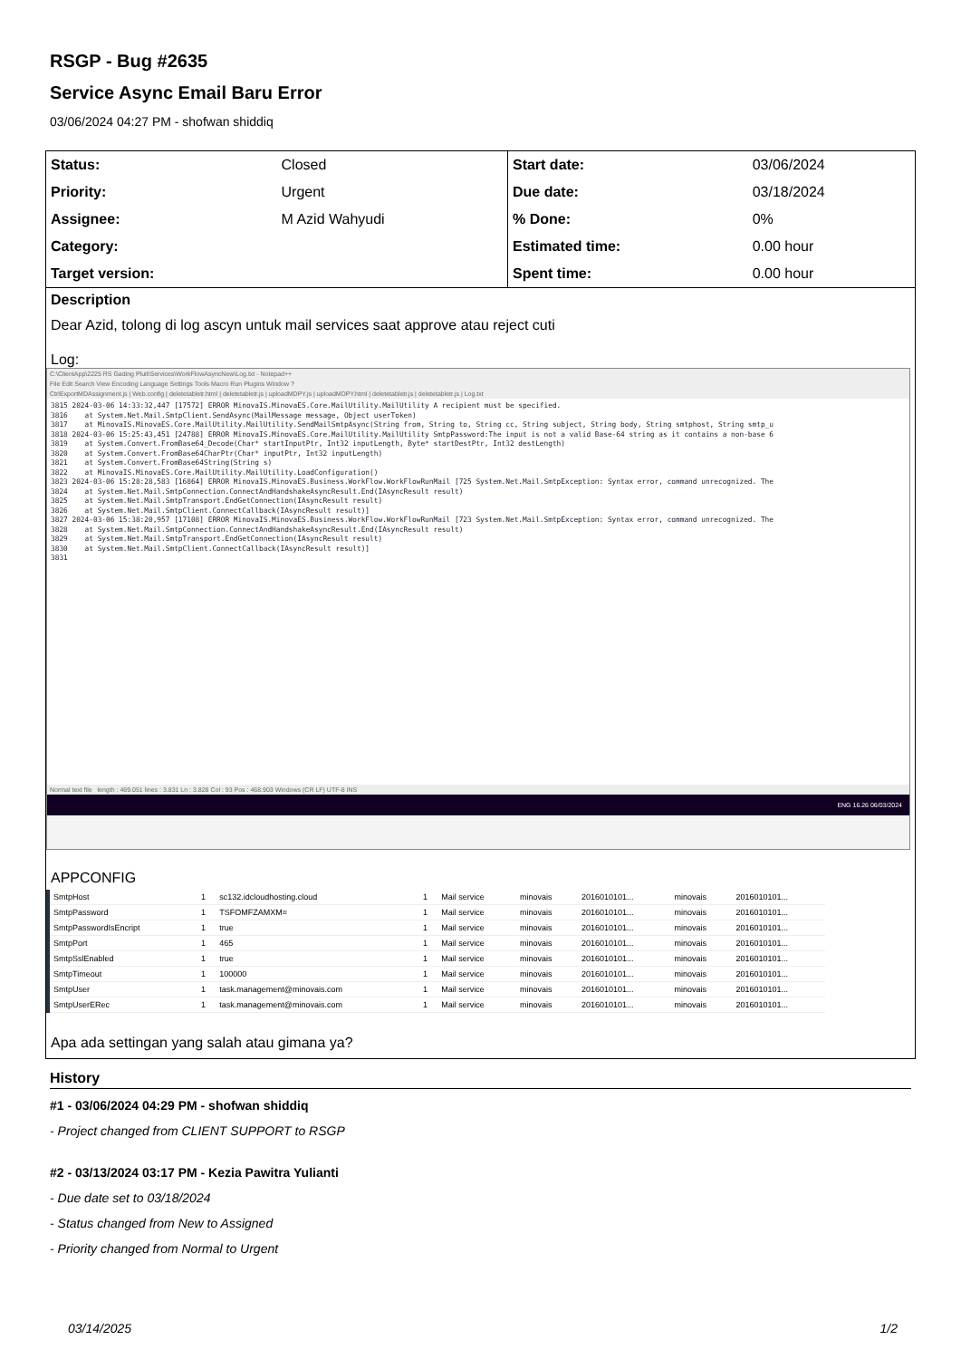RSGP - Bug #2635
Service Async Email Baru Error
03/06/2024 04:27 PM - shofwan shiddiq
| Status: | Closed | Start date: | 03/06/2024 |
| Priority: | Urgent | Due date: | 03/18/2024 |
| Assignee: | M Azid Wahyudi | % Done: | 0% |
| Category: | | Estimated time: | 0.00 hour |
| Target version: | | Spent time: | 0.00 hour |
Description
Dear Azid, tolong di log ascyn untuk mail services saat approve atau reject cuti
Log:
C:\ClientApp\2225 RS Gading Pluit\Services\WorkFlowAsyncNew\Log.txt - Notepad++
File Edit Search View Encoding Language Settings Tools Macro Run Plugins Window ?
CtrlExportMDAssignment.js | Web.config | deletetabletr.html | deletetabletr.js | uploadMDPY.js | uploadMDPY.html | deletetabletr.js | deletetabletr.js | Log.txt
3815 2024-03-06 14:33:32,447 [17572] ERROR MinovaIS.MinovaES.Core.MailUtility.MailUtility A recipient must be specified.
3816    at System.Net.Mail.SmtpClient.SendAsync(MailMessage message, Object userToken)
3817    at MinovaIS.MinovaES.Core.MailUtility.MailUtility.SendMailSmtpAsync(String from, String to, String cc, String subject, String body, String smtphost, String smtp_u
3818 2024-03-06 15:25:43,451 [24788] ERROR MinovaIS.MinovaES.Core.MailUtility.MailUtility SmtpPassword:The input is not a valid Base-64 string as it contains a non-base 6
3819    at System.Convert.FromBase64_Decode(Char* startInputPtr, Int32 inputLength, Byte* startDestPtr, Int32 destLength)
3820    at System.Convert.FromBase64CharPtr(Char* inputPtr, Int32 inputLength)
3821    at System.Convert.FromBase64String(String s)
3822    at MinovaIS.MinovaES.Core.MailUtility.MailUtility.LoadConfiguration()
3823 2024-03-06 15:28:28,583 [16864] ERROR MinovaIS.MinovaES.Business.WorkFlow.WorkFlowRunMail [725 System.Net.Mail.SmtpException: Syntax error, command unrecognized. The
3824    at System.Net.Mail.SmtpConnection.ConnectAndHandshakeAsyncResult.End(IAsyncResult result)
3825    at System.Net.Mail.SmtpTransport.EndGetConnection(IAsyncResult result)
3826    at System.Net.Mail.SmtpClient.ConnectCallback(IAsyncResult result)]
3827 2024-03-06 15:38:20,957 [17108] ERROR MinovaIS.MinovaES.Business.WorkFlow.WorkFlowRunMail [723 System.Net.Mail.SmtpException: Syntax error, command unrecognized. The
3828    at System.Net.Mail.SmtpConnection.ConnectAndHandshakeAsyncResult.End(IAsyncResult result)
3829    at System.Net.Mail.SmtpTransport.EndGetConnection(IAsyncResult result)
3830    at System.Net.Mail.SmtpClient.ConnectCallback(IAsyncResult result)]
3831
Normal text file length : 469.051 lines : 3.831 Ln : 3.828 Col : 93 Pos : 468.903 Windows (CR LF) UTF-8 INS
ENG 16.26 06/03/2024
APPCONFIG
| SmtpHost | 1 | sc132.idcloudhosting.cloud | 1 | Mail service | minovais | 2016010101... | minovais | 2016010101... |
| SmtpPassword | 1 | TSFOMFZAMXM= | 1 | Mail service | minovais | 2016010101... | minovais | 2016010101... |
| SmtpPasswordIsEncript | 1 | true | 1 | Mail service | minovais | 2016010101... | minovais | 2016010101... |
| SmtpPort | 1 | 465 | 1 | Mail service | minovais | 2016010101... | minovais | 2016010101... |
| SmtpSslEnabled | 1 | true | 1 | Mail service | minovais | 2016010101... | minovais | 2016010101... |
| SmtpTimeout | 1 | 100000 | 1 | Mail service | minovais | 2016010101... | minovais | 2016010101... |
| SmtpUser | 1 | task.management@minovais.com | 1 | Mail service | minovais | 2016010101... | minovais | 2016010101... |
| SmtpUserERec | 1 | task.management@minovais.com | 1 | Mail service | minovais | 2016010101... | minovais | 2016010101... |
Apa ada settingan yang salah atau gimana ya?
History
#1 - 03/06/2024 04:29 PM - shofwan shiddiq
- Project changed from CLIENT SUPPORT to RSGP
#2 - 03/13/2024 03:17 PM - Kezia Pawitra Yulianti
- Due date set to 03/18/2024
- Status changed from New to Assigned
- Priority changed from Normal to Urgent
03/14/2025 1/2